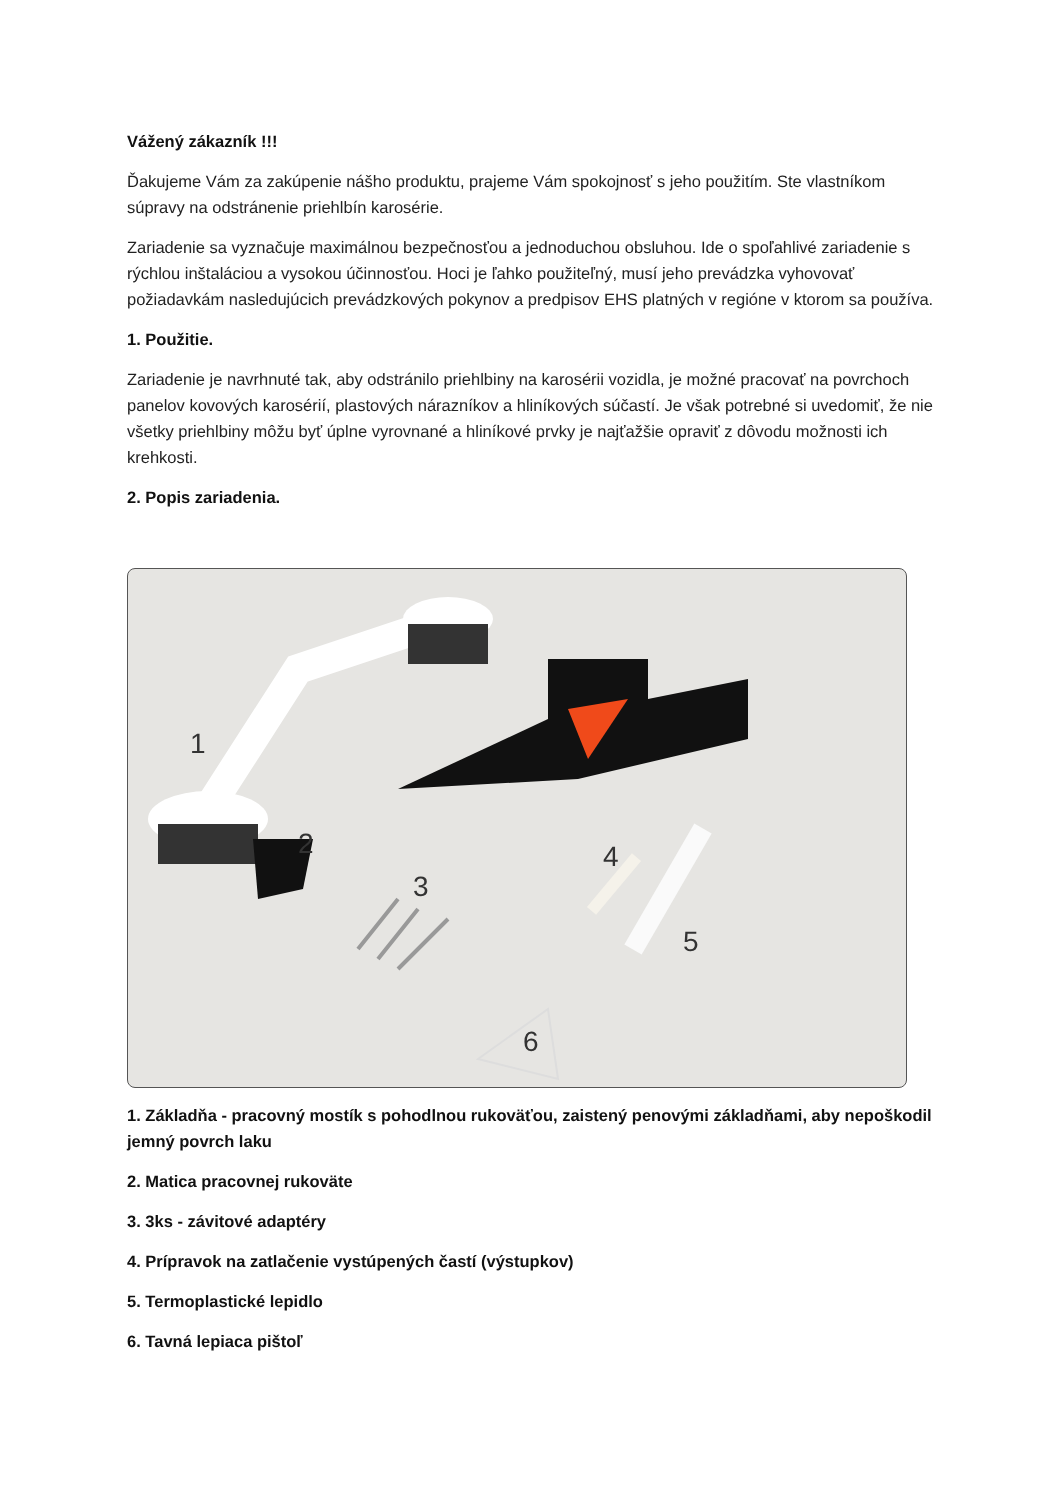Vážený zákazník !!!
Ďakujeme Vám za zakúpenie nášho produktu, prajeme Vám spokojnosť s jeho použitím. Ste vlastníkom súpravy na odstránenie priehlbín karosérie.
Zariadenie sa vyznačuje maximálnou bezpečnosťou a jednoduchou obsluhou. Ide o spoľahlivé zariadenie s rýchlou inštaláciou a vysokou účinnosťou. Hoci je ľahko použiteľný, musí jeho prevádzka vyhovovať požiadavkám nasledujúcich prevádzkových pokynov a predpisov EHS platných v regióne v ktorom sa používa.
1. Použitie.
Zariadenie je navrhnuté tak, aby odstránilo priehlbiny na karosérii vozidla, je možné pracovať na povrchoch panelov kovových karosérií, plastových nárazníkov a hliníkových súčastí. Je však potrebné si uvedomiť, že nie všetky priehlbiny môžu byť úplne vyrovnané a hliníkové prvky je najťažšie opraviť z dôvodu možnosti ich krehkosti.
2. Popis zariadenia.
1
2
3
4
5
6
1. Základňa - pracovný mostík s pohodlnou rukoväťou, zaistený penovými základňami, aby nepoškodil jemný povrch laku
2. Matica pracovnej rukoväte
3. 3ks - závitové adaptéry
4. Prípravok na zatlačenie vystúpených častí (výstupkov)
5. Termoplastické lepidlo
6. Tavná lepiaca pištoľ